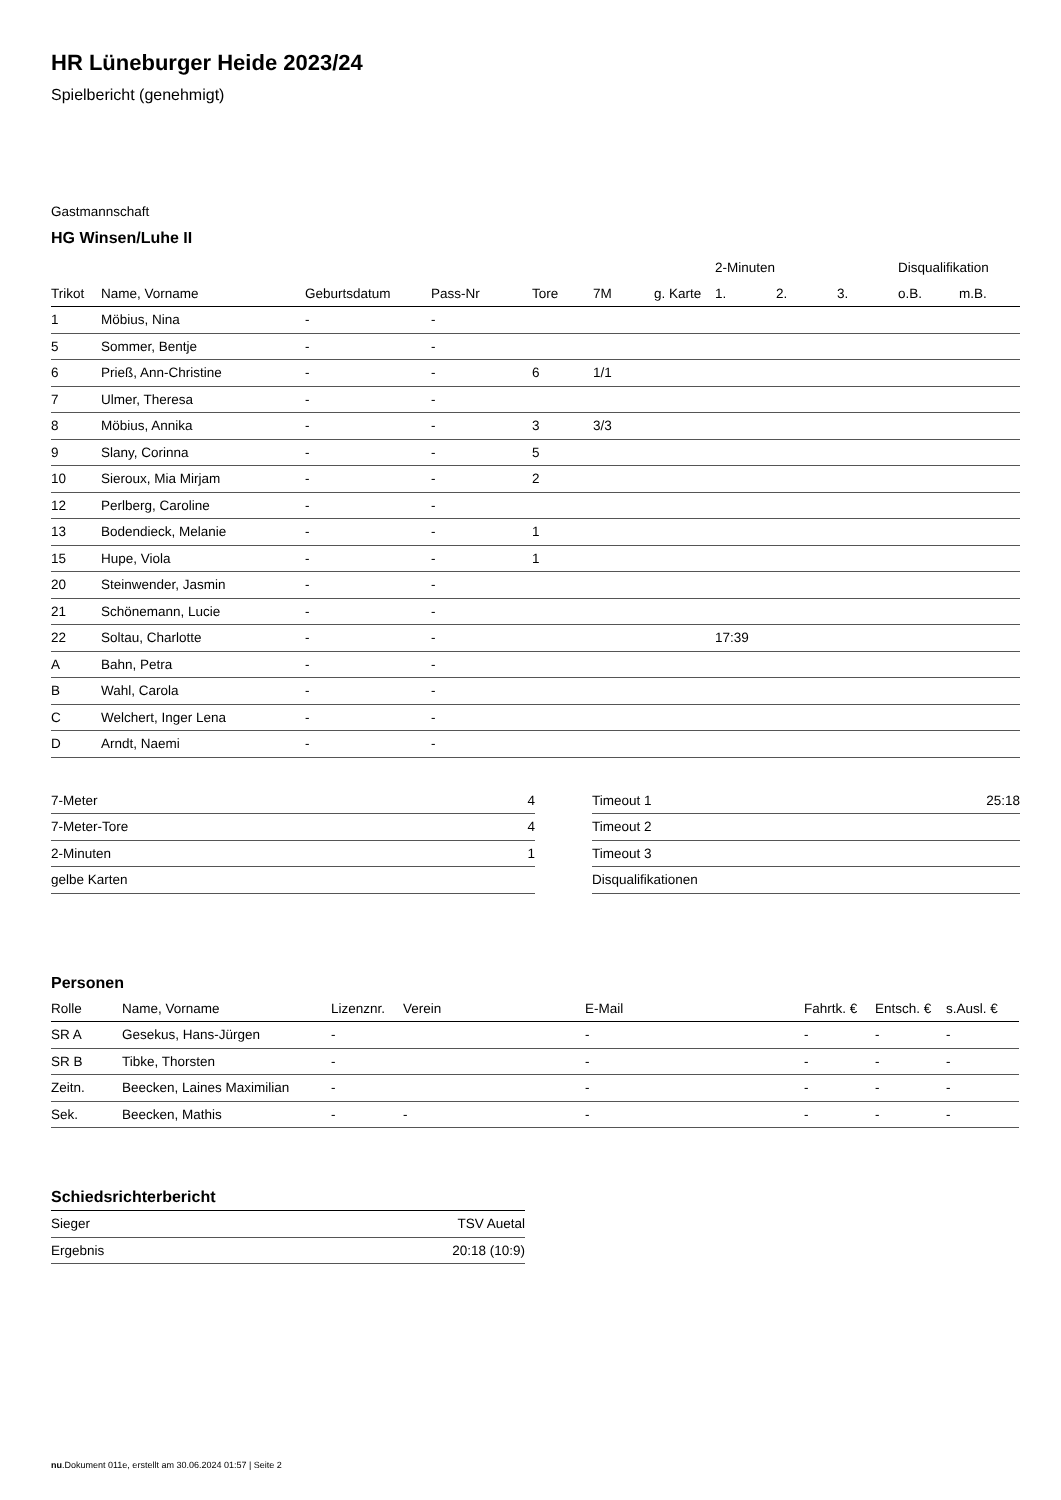HR Lüneburger Heide 2023/24
Spielbericht (genehmigt)
Gastmannschaft
HG Winsen/Luhe II
| | | | | | | | 2-Minuten | | | Disqualifikation | |
| --- | --- | --- | --- | --- | --- | --- | --- | --- | --- | --- | --- |
| Trikot | Name, Vorname | Geburtsdatum | Pass-Nr | Tore | 7M | g. Karte | 1. | 2. | 3. | o.B. | m.B. |
| 1 | Möbius, Nina | - | - | | | | | | | | |
| 5 | Sommer, Bentje | - | - | | | | | | | | |
| 6 | Prieß, Ann-Christine | - | - | 6 | 1/1 | | | | | | |
| 7 | Ulmer, Theresa | - | - | | | | | | | | |
| 8 | Möbius, Annika | - | - | 3 | 3/3 | | | | | | |
| 9 | Slany, Corinna | - | - | 5 | | | | | | | |
| 10 | Sieroux, Mia Mirjam | - | - | 2 | | | | | | | |
| 12 | Perlberg, Caroline | - | - | | | | | | | | |
| 13 | Bodendieck, Melanie | - | - | 1 | | | | | | | |
| 15 | Hupe, Viola | - | - | 1 | | | | | | | |
| 20 | Steinwender, Jasmin | - | - | | | | | | | | |
| 21 | Schönemann, Lucie | - | - | | | | | | | | |
| 22 | Soltau, Charlotte | - | - | | | | 17:39 | | | | |
| A | Bahn, Petra | - | - | | | | | | | | |
| B | Wahl, Carola | - | - | | | | | | | | |
| C | Welchert, Inger Lena | - | - | | | | | | | | |
| D | Arndt, Naemi | - | - | | | | | | | | |
| 7-Meter | 4 |
| 7-Meter-Tore | 4 |
| 2-Minuten | 1 |
| gelbe Karten | |
| Timeout 1 | 25:18 |
| Timeout 2 | |
| Timeout 3 | |
| Disqualifikationen | |
Personen
| Rolle | Name, Vorname | Lizenznr. | Verein | E-Mail | Fahrtk. € | Entsch. € | s.Ausl. € |
| --- | --- | --- | --- | --- | --- | --- | --- |
| SR A | Gesekus, Hans-Jürgen | - | | - | - | - | - |
| SR B | Tibke, Thorsten | - | | - | - | - | - |
| Zeitn. | Beecken, Laines Maximilian | - | | - | - | - | - |
| Sek. | Beecken, Mathis | - | - | - | - | - | - |
Schiedsrichterbericht
| Sieger | TSV Auetal |
| Ergebnis | 20:18 (10:9) |
nu.Dokument 011e, erstellt am 30.06.2024 01:57 | Seite 2